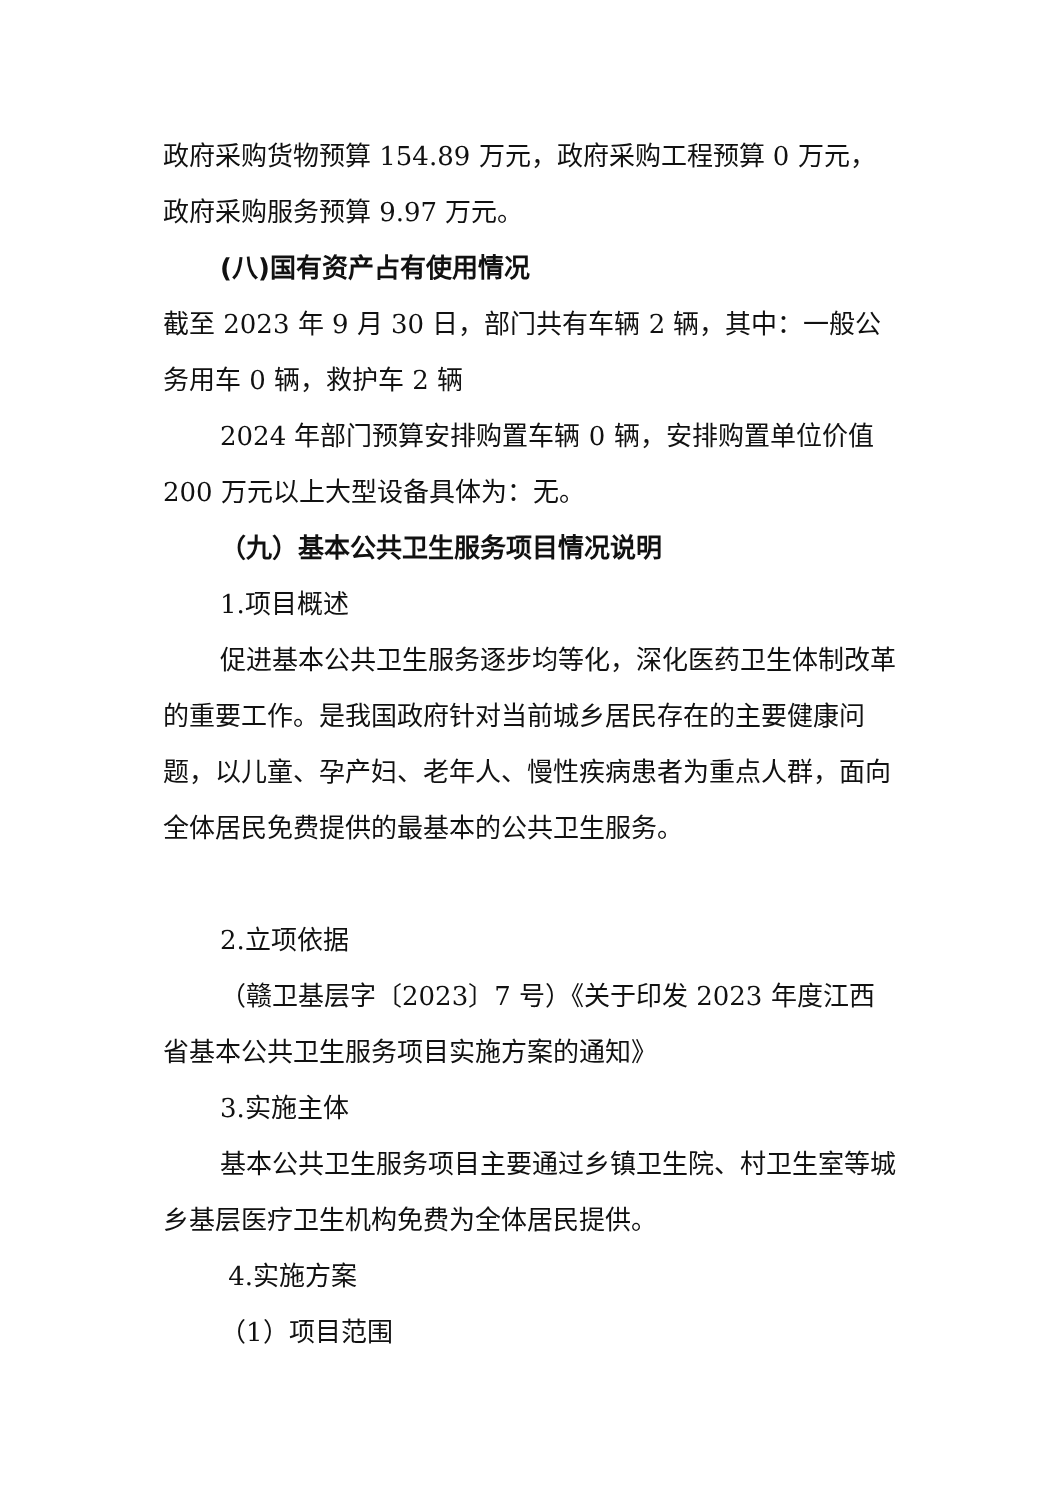政府采购货物预算 154.89 万元，政府采购工程预算 0 万元，政府采购服务预算 9.97 万元。
(八)国有资产占有使用情况
截至 2023 年 9 月 30 日，部门共有车辆 2 辆，其中：一般公务用车 0 辆，救护车 2 辆
2024 年部门预算安排购置车辆 0 辆，安排购置单位价值 200 万元以上大型设备具体为：无。
（九）基本公共卫生服务项目情况说明
1.项目概述
促进基本公共卫生服务逐步均等化，深化医药卫生体制改革的重要工作。是我国政府针对当前城乡居民存在的主要健康问题，以儿童、孕产妇、老年人、慢性疾病患者为重点人群，面向全体居民免费提供的最基本的公共卫生服务。
2.立项依据
（赣卫基层字〔2023〕7 号）《关于印发 2023 年度江西省基本公共卫生服务项目实施方案的通知》
3.实施主体
基本公共卫生服务项目主要通过乡镇卫生院、村卫生室等城乡基层医疗卫生机构免费为全体居民提供。
4.实施方案
（1）项目范围